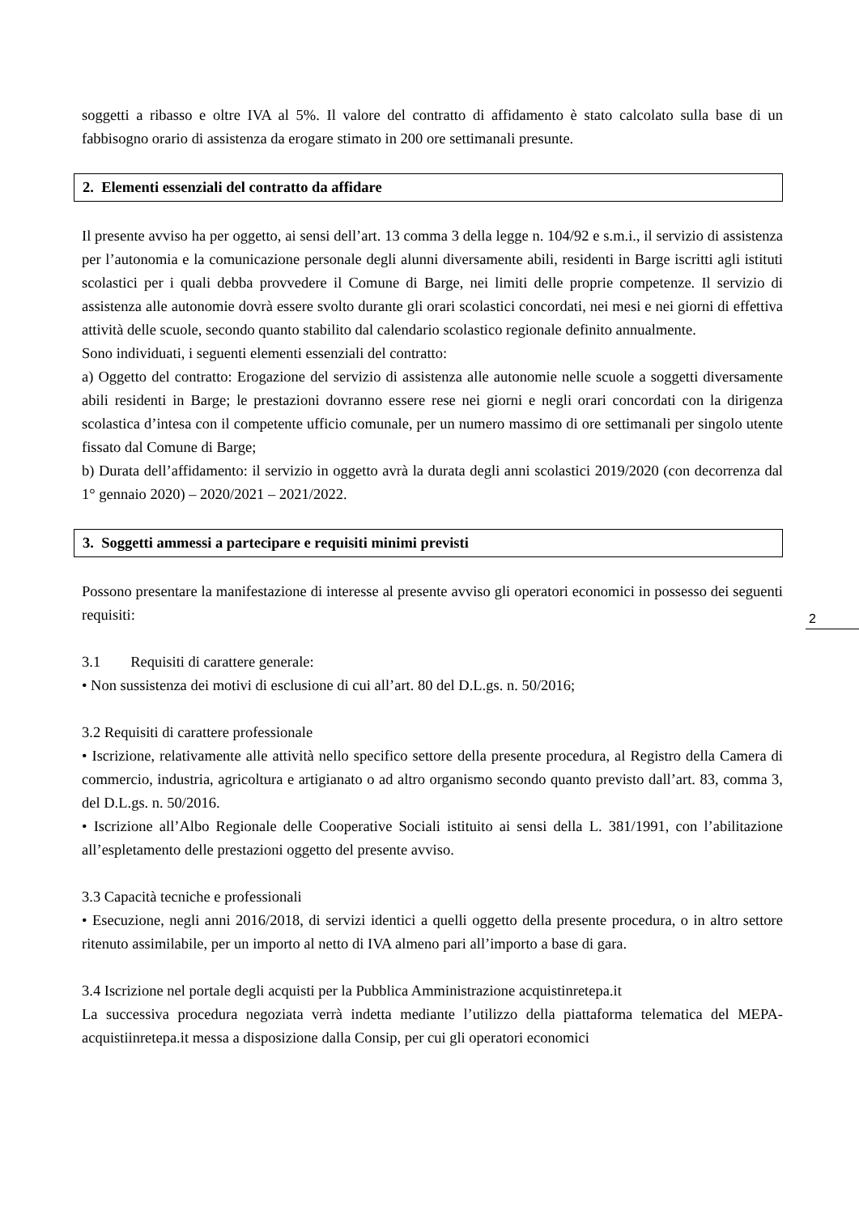soggetti a ribasso e oltre IVA al 5%. Il valore del contratto di affidamento è stato calcolato sulla base di un fabbisogno orario di assistenza da erogare stimato in 200 ore settimanali presunte.
2. Elementi essenziali del contratto da affidare
Il presente avviso ha per oggetto, ai sensi dell’art. 13 comma 3 della legge n. 104/92 e s.m.i., il servizio di assistenza per l’autonomia e la comunicazione personale degli alunni diversamente abili, residenti in Barge iscritti agli istituti scolastici per i quali debba provvedere il Comune di Barge, nei limiti delle proprie competenze. Il servizio di assistenza alle autonomie dovrà essere svolto durante gli orari scolastici concordati, nei mesi e nei giorni di effettiva attività delle scuole, secondo quanto stabilito dal calendario scolastico regionale definito annualmente.
Sono individuati, i seguenti elementi essenziali del contratto:
a) Oggetto del contratto: Erogazione del servizio di assistenza alle autonomie nelle scuole a soggetti diversamente abili residenti in Barge; le prestazioni dovranno essere rese nei giorni e negli orari concordati con la dirigenza scolastica d’intesa con il competente ufficio comunale, per un numero massimo di ore settimanali per singolo utente fissato dal Comune di Barge;
b) Durata dell’affidamento: il servizio in oggetto avrà la durata degli anni scolastici 2019/2020 (con decorrenza dal 1° gennaio 2020) – 2020/2021 – 2021/2022.
3. Soggetti ammessi a partecipare e requisiti minimi previsti
Possono presentare la manifestazione di interesse al presente avviso gli operatori economici in possesso dei seguenti requisiti:
3.1 Requisiti di carattere generale:
• Non sussistenza dei motivi di esclusione di cui all’art. 80 del D.L.gs. n. 50/2016;
3.2 Requisiti di carattere professionale
• Iscrizione, relativamente alle attività nello specifico settore della presente procedura, al Registro della Camera di commercio, industria, agricoltura e artigianato o ad altro organismo secondo quanto previsto dall’art. 83, comma 3, del D.L.gs. n. 50/2016.
• Iscrizione all’Albo Regionale delle Cooperative Sociali istituito ai sensi della L. 381/1991, con l’abilitazione all’espletamento delle prestazioni oggetto del presente avviso.
3.3 Capacità tecniche e professionali
• Esecuzione, negli anni 2016/2018, di servizi identici a quelli oggetto della presente procedura, o in altro settore ritenuto assimilabile, per un importo al netto di IVA almeno pari all’importo a base di gara.
3.4 Iscrizione nel portale degli acquisti per la Pubblica Amministrazione acquistinretepa.it
La successiva procedura negoziata verrà indetta mediante l’utilizzo della piattaforma telematica del MEPA- acquistiinretepa.it messa a disposizione dalla Consip, per cui gli operatori economici
2